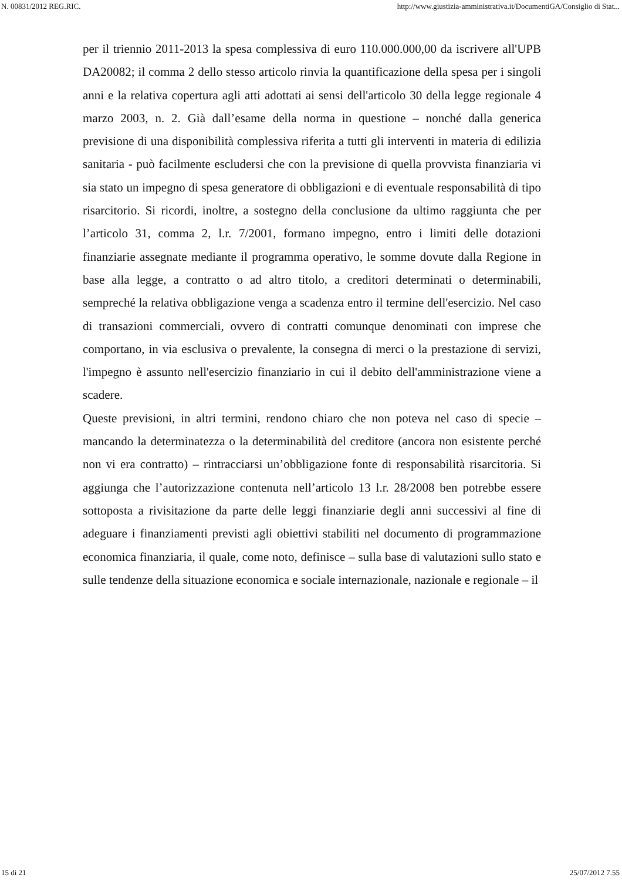N. 00831/2012 REG.RIC. http://www.giustizia-amministrativa.it/DocumentiGA/Consiglio di Stat...
per il triennio 2011-2013 la spesa complessiva di euro 110.000.000,00 da iscrivere all'UPB DA20082; il comma 2 dello stesso articolo rinvia la quantificazione della spesa per i singoli anni e la relativa copertura agli atti adottati ai sensi dell'articolo 30 della legge regionale 4 marzo 2003, n. 2. Già dall’esame della norma in questione – nonché dalla generica previsione di una disponibilità complessiva riferita a tutti gli interventi in materia di edilizia sanitaria - può facilmente escludersi che con la previsione di quella provvista finanziaria vi sia stato un impegno di spesa generatore di obbligazioni e di eventuale responsabilità di tipo risarcitorio. Si ricordi, inoltre, a sostegno della conclusione da ultimo raggiunta che per l’articolo 31, comma 2, l.r. 7/2001, formano impegno, entro i limiti delle dotazioni finanziarie assegnate mediante il programma operativo, le somme dovute dalla Regione in base alla legge, a contratto o ad altro titolo, a creditori determinati o determinabili, sempreché la relativa obbligazione venga a scadenza entro il termine dell'esercizio. Nel caso di transazioni commerciali, ovvero di contratti comunque denominati con imprese che comportano, in via esclusiva o prevalente, la consegna di merci o la prestazione di servizi, l'impegno è assunto nell'esercizio finanziario in cui il debito dell'amministrazione viene a scadere.
Queste previsioni, in altri termini, rendono chiaro che non poteva nel caso di specie – mancando la determinatezza o la determinabilità del creditore (ancora non esistente perché non vi era contratto) – rintracciarsi un’obbligazione fonte di responsabilità risarcitoria. Si aggiunga che l’autorizzazione contenuta nell’articolo 13 l.r. 28/2008 ben potrebbe essere sottoposta a rivisitazione da parte delle leggi finanziarie degli anni successivi al fine di adeguare i finanziamenti previsti agli obiettivi stabiliti nel documento di programmazione economica finanziaria, il quale, come noto, definisce – sulla base di valutazioni sullo stato e sulle tendenze della situazione economica e sociale internazionale, nazionale e regionale – il
15 di 21 25/07/2012 7.55